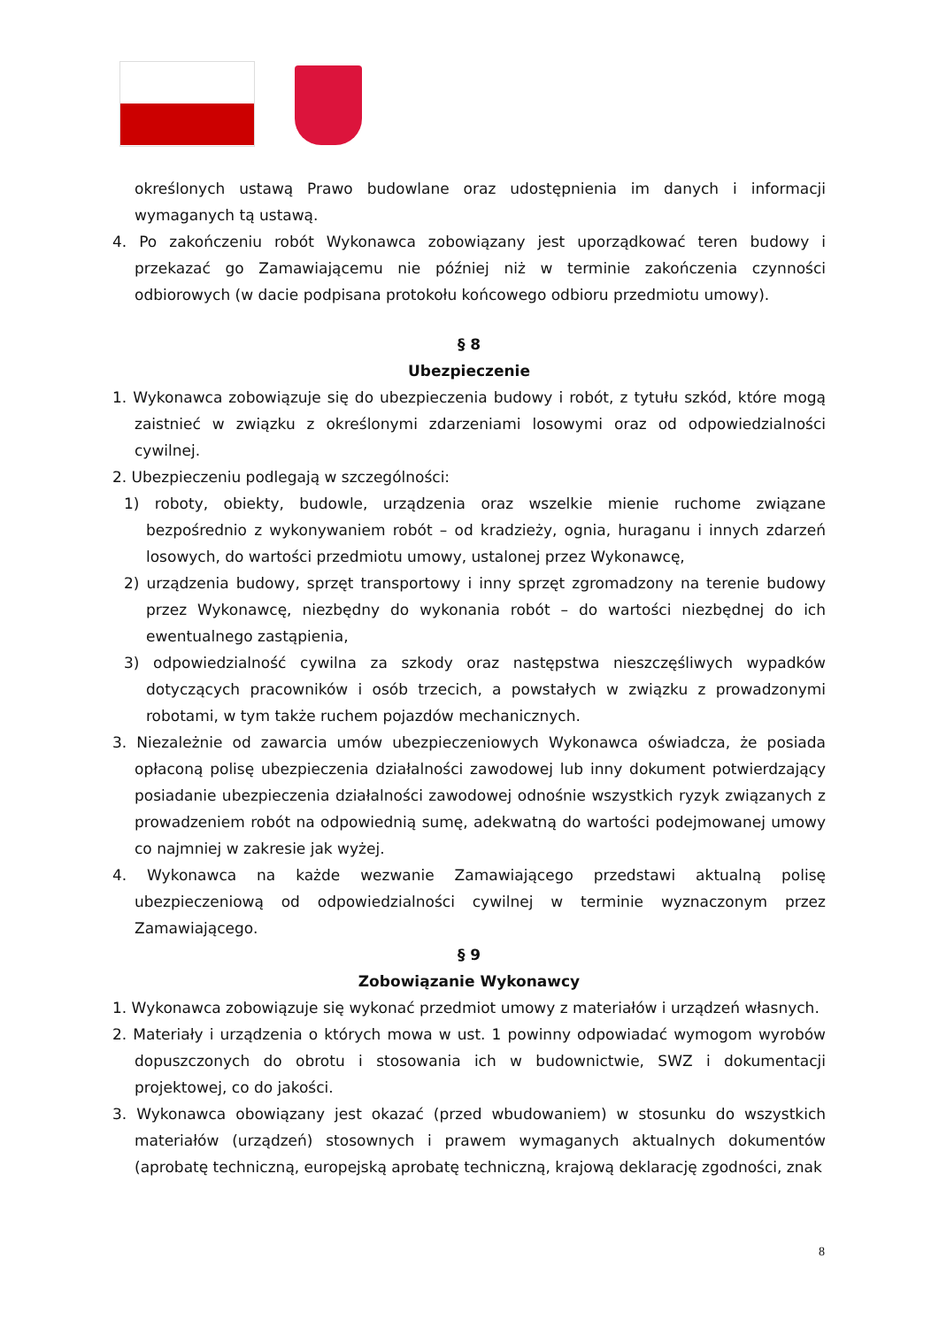określonych ustawą Prawo budowlane oraz udostępnienia im danych i informacji wymaganych tą ustawą.
4. Po zakończeniu robót Wykonawca zobowiązany jest uporządkować teren budowy i przekazać go Zamawiającemu nie później niż w terminie zakończenia czynności odbiorowych (w dacie podpisana protokołu końcowego odbioru przedmiotu umowy).
§ 8
Ubezpieczenie
1. Wykonawca zobowiązuje się do ubezpieczenia budowy i robót, z tytułu szkód, które mogą zaistnieć w związku z określonymi zdarzeniami losowymi oraz od odpowiedzialności cywilnej.
2. Ubezpieczeniu podlegają w szczególności:
1) roboty, obiekty, budowle, urządzenia oraz wszelkie mienie ruchome związane bezpośrednio z wykonywaniem robót – od kradzieży, ognia, huraganu i innych zdarzeń losowych, do wartości przedmiotu umowy, ustalonej przez Wykonawcę,
2) urządzenia budowy, sprzęt transportowy i inny sprzęt zgromadzony na terenie budowy przez Wykonawcę, niezbędny do wykonania robót – do wartości niezbędnej do ich ewentualnego zastąpienia,
3) odpowiedzialność cywilna za szkody oraz następstwa nieszczęśliwych wypadków dotyczących pracowników i osób trzecich, a powstałych w związku z prowadzonymi robotami, w tym także ruchem pojazdów mechanicznych.
3. Niezależnie od zawarcia umów ubezpieczeniowych Wykonawca oświadcza, że posiada opłaconą polisę ubezpieczenia działalności zawodowej lub inny dokument potwierdzający posiadanie ubezpieczenia działalności zawodowej odnośnie wszystkich ryzyk związanych z prowadzeniem robót na odpowiednią sumę, adekwatną do wartości podejmowanej umowy co najmniej w zakresie jak wyżej.
4. Wykonawca na każde wezwanie Zamawiającego przedstawi aktualną polisę ubezpieczeniową od odpowiedzialności cywilnej w terminie wyznaczonym przez Zamawiającego.
§ 9
Zobowiązanie Wykonawcy
1. Wykonawca zobowiązuje się wykonać przedmiot umowy z materiałów i urządzeń własnych.
2. Materiały i urządzenia o których mowa w ust. 1 powinny odpowiadać wymogom wyrobów dopuszczonych do obrotu i stosowania ich w budownictwie, SWZ i dokumentacji projektowej, co do jakości.
3. Wykonawca obowiązany jest okazać (przed wbudowaniem) w stosunku do wszystkich materiałów (urządzeń) stosownych i prawem wymaganych aktualnych dokumentów (aprobatę techniczną, europejską aprobatę techniczną, krajową deklarację zgodności, znak
8